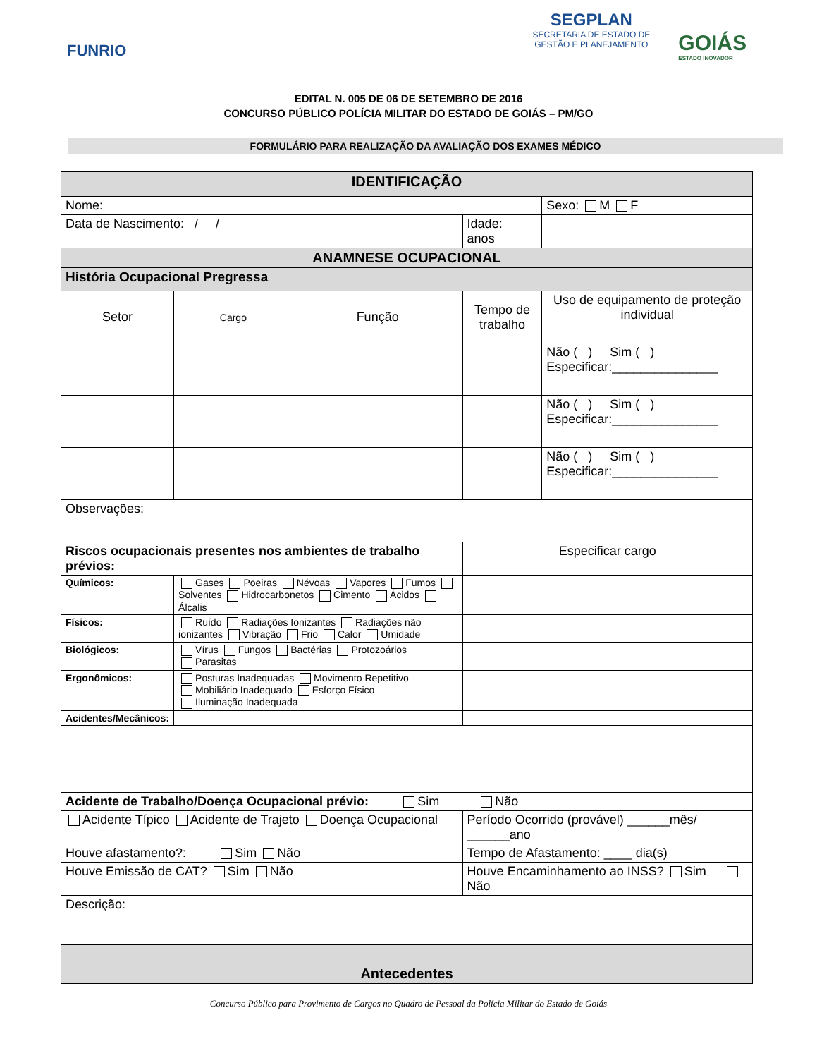FUNRIO
SEGPLAN
SECRETARIA DE ESTADO DE
GESTÃO E PLANEJAMENTO
GOIÁS
ESTADO INOVADOR
EDITAL N. 005 DE 06 DE SETEMBRO DE 2016
CONCURSO PÚBLICO POLÍCIA MILITAR DO ESTADO DE GOIÁS – PM/GO
FORMULÁRIO PARA REALIZAÇÃO DA AVALIAÇÃO DOS EXAMES MÉDICO
| IDENTIFICAÇÃO | | | | | |
| Nome: | | | | | Sexo: M F |
| Data de Nascimento: / / | | | Idade: anos | | |
| ANAMNESE OCUPACIONAL | | | | | |
| História Ocupacional Pregressa | | | | | |
| Setor | Cargo | Função | Tempo de trabalho | Uso de equipamento de proteção individual | |
| | | | | Não ( ) Sim ( ) Especificar:_______________ | |
| | | | | Não ( ) Sim ( ) Especificar:_______________ | |
| | | | | Não ( ) Sim ( ) Especificar:_______________ | |
| Observações: | | | | | |
| Riscos ocupacionais presentes nos ambientes de trabalho prévios: | | | Especificar cargo | | |
| Químicos: | Gases Poeiras Névoas Vapores Fumos Solventes Hidrocarbonetos Cimento Ácidos Álcalis | | | | |
| Físicos: | Ruído Radiações Ionizantes Radiações não ionizantes Vibração Frio Calor Umidade | | | | |
| Biológicos: | Vírus Fungos Bactérias Protozoários Parasitas | | | | |
| Ergonômicos: | Posturas Inadequadas Movimento Repetitivo Mobiliário Inadequado Esforço Físico Iluminação Inadequada | | | | |
| Acidentes/Mecânicos: | | | | | |
| Acidente de Trabalho/Doença Ocupacional prévio: Sim Não | | | | | |
| Acidente Típico Acidente de Trajeto Doença Ocupacional | | | Período Ocorrido (provável) ______mês/ ______ano | | |
| Houve afastamento?: Sim Não | | | Tempo de Afastamento: ____ dia(s) | | |
| Houve Emissão de CAT? Sim Não | | | Houve Encaminhamento ao INSS? Sim Não | | |
| Descrição: | | | | | |
| Antecedentes | | | | | |
Concurso Público para Provimento de Cargos no Quadro de Pessoal da Polícia Militar do Estado de Goiás